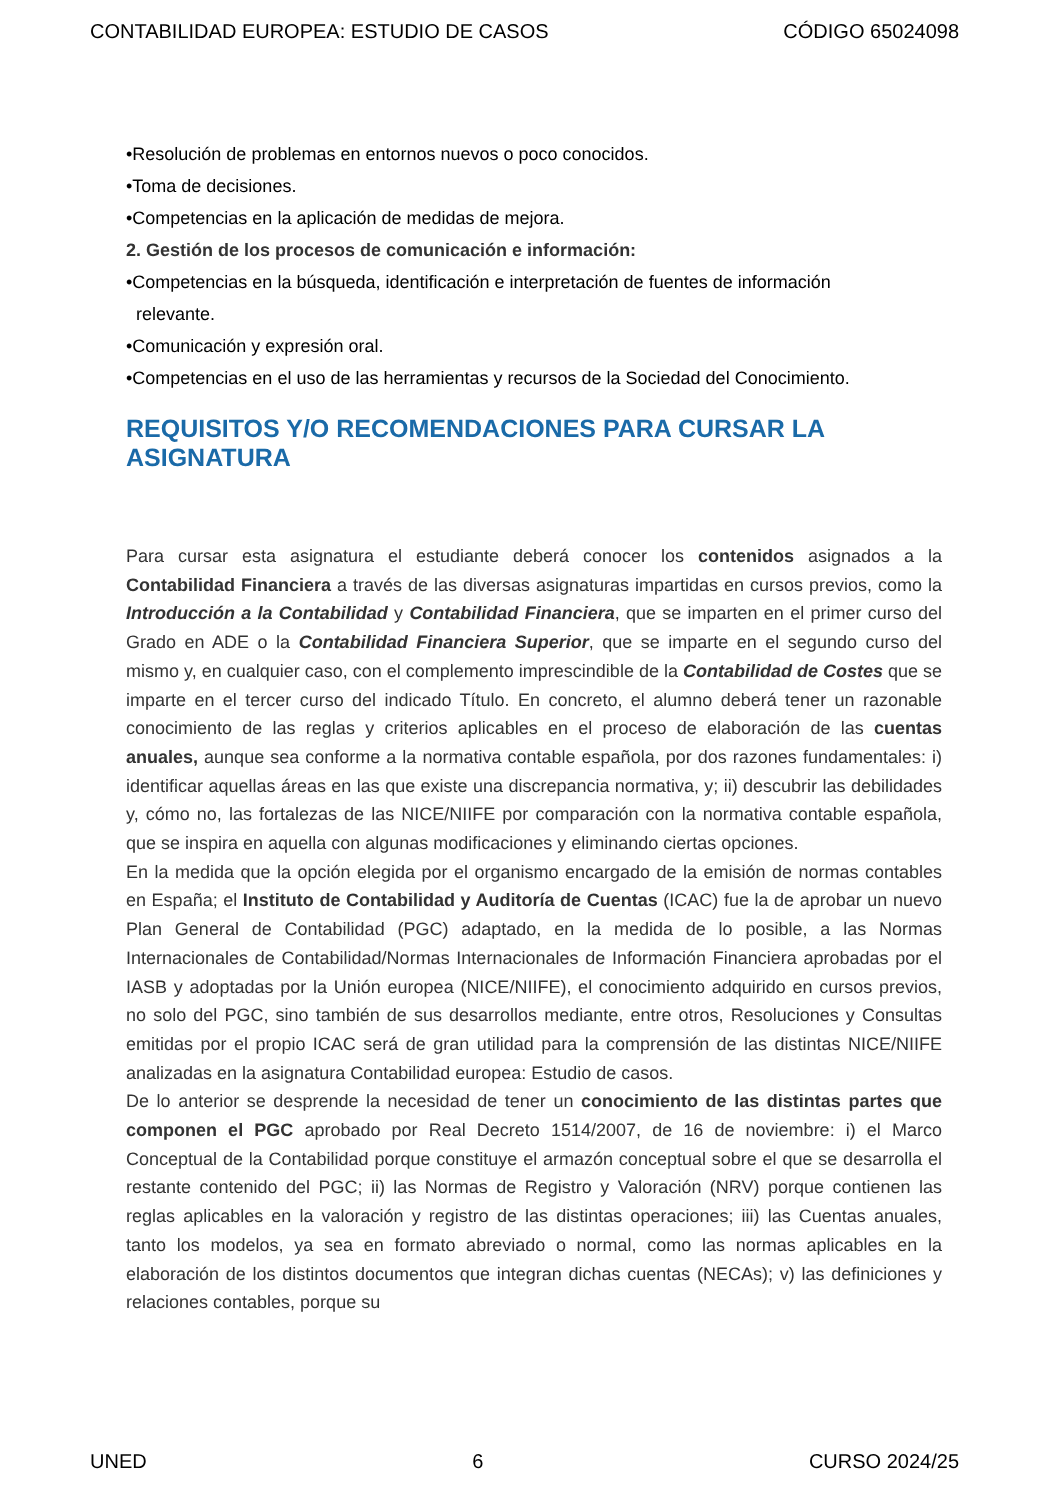CONTABILIDAD EUROPEA: ESTUDIO DE CASOS CÓDIGO 65024098
•Resolución de problemas en entornos nuevos o poco conocidos.
•Toma de decisiones.
•Competencias en la aplicación de medidas de mejora.
2. Gestión de los procesos de comunicación e información:
•Competencias en la búsqueda, identificación e interpretación de fuentes de información
relevante.
•Comunicación y expresión oral.
•Competencias en el uso de las herramientas y recursos de la Sociedad del Conocimiento.
REQUISITOS Y/O RECOMENDACIONES PARA CURSAR LA ASIGNATURA
Para cursar esta asignatura el estudiante deberá conocer los contenidos asignados a la Contabilidad Financiera a través de las diversas asignaturas impartidas en cursos previos, como la Introducción a la Contabilidad y Contabilidad Financiera, que se imparten en el primer curso del Grado en ADE o la Contabilidad Financiera Superior, que se imparte en el segundo curso del mismo y, en cualquier caso, con el complemento imprescindible de la Contabilidad de Costes que se imparte en el tercer curso del indicado Título. En concreto, el alumno deberá tener un razonable conocimiento de las reglas y criterios aplicables en el proceso de elaboración de las cuentas anuales, aunque sea conforme a la normativa contable española, por dos razones fundamentales: i) identificar aquellas áreas en las que existe una discrepancia normativa, y; ii) descubrir las debilidades y, cómo no, las fortalezas de las NICE/NIIFE por comparación con la normativa contable española, que se inspira en aquella con algunas modificaciones y eliminando ciertas opciones.
En la medida que la opción elegida por el organismo encargado de la emisión de normas contables en España; el Instituto de Contabilidad y Auditoría de Cuentas (ICAC) fue la de aprobar un nuevo Plan General de Contabilidad (PGC) adaptado, en la medida de lo posible, a las Normas Internacionales de Contabilidad/Normas Internacionales de Información Financiera aprobadas por el IASB y adoptadas por la Unión europea (NICE/NIIFE), el conocimiento adquirido en cursos previos, no solo del PGC, sino también de sus desarrollos mediante, entre otros, Resoluciones y Consultas emitidas por el propio ICAC será de gran utilidad para la comprensión de las distintas NICE/NIIFE analizadas en la asignatura Contabilidad europea: Estudio de casos.
De lo anterior se desprende la necesidad de tener un conocimiento de las distintas partes que componen el PGC aprobado por Real Decreto 1514/2007, de 16 de noviembre: i) el Marco Conceptual de la Contabilidad porque constituye el armazón conceptual sobre el que se desarrolla el restante contenido del PGC; ii) las Normas de Registro y Valoración (NRV) porque contienen las reglas aplicables en la valoración y registro de las distintas operaciones; iii) las Cuentas anuales, tanto los modelos, ya sea en formato abreviado o normal, como las normas aplicables en la elaboración de los distintos documentos que integran dichas cuentas (NECAs); v) las definiciones y relaciones contables, porque su
UNED 6 CURSO 2024/25